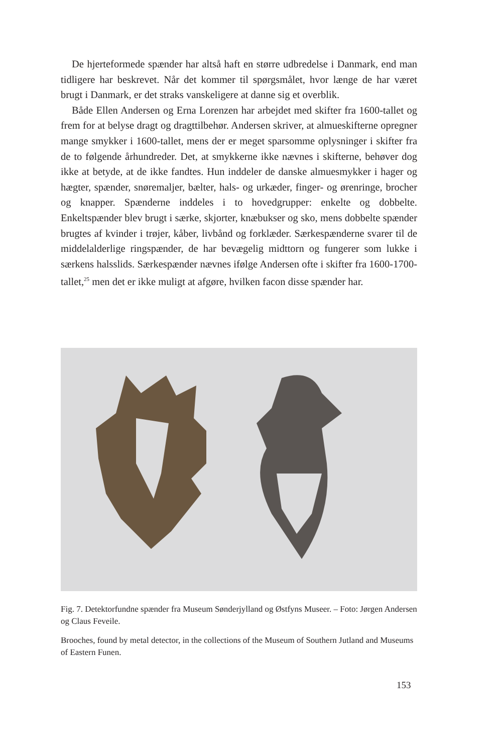De hjerteformede spænder har altså haft en større udbredelse i Danmark, end man tidligere har beskrevet. Når det kommer til spørgsmålet, hvor længe de har været brugt i Danmark, er det straks vanskeligere at danne sig et overblik.
Både Ellen Andersen og Erna Lorenzen har arbejdet med skifter fra 1600-tallet og frem for at belyse dragt og dragttilbehør. Andersen skriver, at almueskifterne opregner mange smykker i 1600-tallet, mens der er meget sparsomme oplysninger i skifter fra de to følgende århundreder. Det, at smykkerne ikke nævnes i skifterne, behøver dog ikke at betyde, at de ikke fandtes. Hun inddeler de danske almuesmykker i hager og hægter, spænder, snøremaljer, bælter, hals- og urkæder, finger- og ørenringe, brocher og knapper. Spænderne inddeles i to hovedgrupper: enkelte og dobbelte. Enkeltspænder blev brugt i særke, skjorter, knæbukser og sko, mens dobbelte spænder brugtes af kvinder i trøjer, kåber, livbånd og forklæder. Særkespænderne svarer til de middelalderlige ringspænder, de har bevægelig midttorn og fungerer som lukke i særkens halsslids. Særkespænder nævnes ifølge Andersen ofte i skifter fra 1600-1700-tallet,<sup>25</sup> men det er ikke muligt at afgøre, hvilken facon disse spænder har.
Fig. 7. Detektorfundne spænder fra Museum Sønderjylland og Østfyns Museer. – Foto: Jørgen Andersen og Claus Feveile.
Brooches, found by metal detector, in the collections of the Museum of Southern Jutland and Museums of Eastern Funen.
153